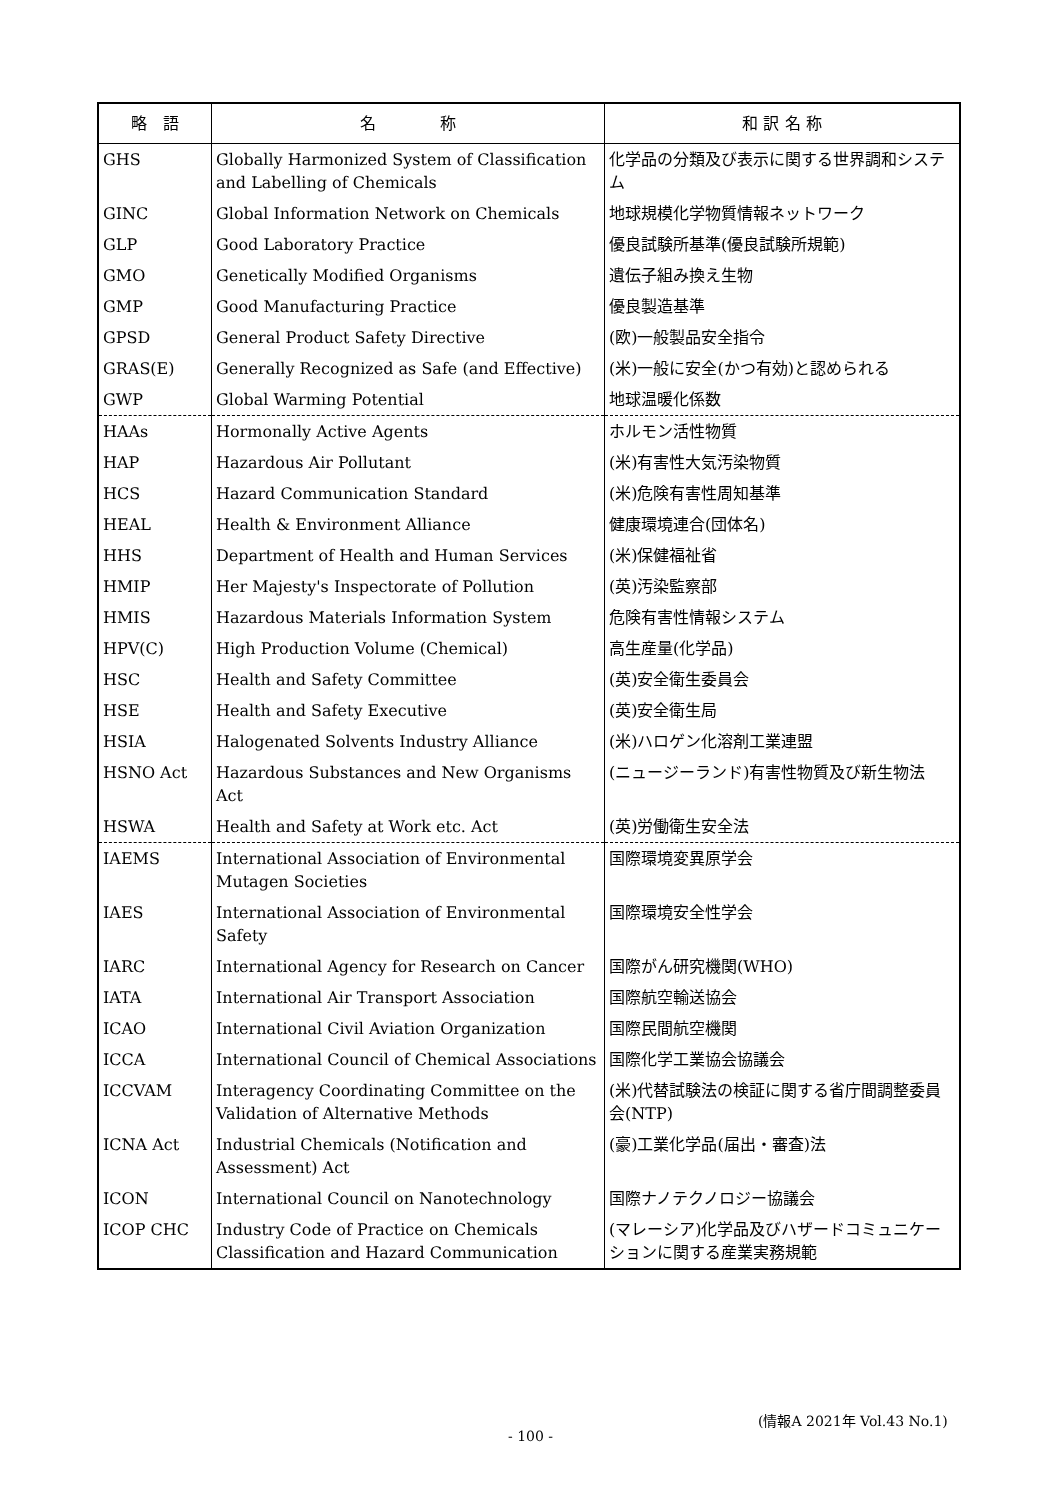| 略 語 | 名 称 | 和 訳 名 称 |
| --- | --- | --- |
| GHS | Globally Harmonized System of Classification and Labelling of Chemicals | 化学品の分類及び表示に関する世界調和システム |
| GINC | Global Information Network on Chemicals | 地球規模化学物質情報ネットワーク |
| GLP | Good Laboratory Practice | 優良試験所基準(優良試験所規範) |
| GMO | Genetically Modified Organisms | 遺伝子組み換え生物 |
| GMP | Good Manufacturing Practice | 優良製造基準 |
| GPSD | General Product Safety Directive | (欧)一般製品安全指令 |
| GRAS(E) | Generally Recognized as Safe (and Effective) | (米)一般に安全(かつ有効)と認められる |
| GWP | Global Warming Potential | 地球温暖化係数 |
| HAAs | Hormonally Active Agents | ホルモン活性物質 |
| HAP | Hazardous Air Pollutant | (米)有害性大気汚染物質 |
| HCS | Hazard Communication Standard | (米)危険有害性周知基準 |
| HEAL | Health & Environment Alliance | 健康環境連合(団体名) |
| HHS | Department of Health and Human Services | (米)保健福祉省 |
| HMIP | Her Majesty's Inspectorate of Pollution | (英)汚染監察部 |
| HMIS | Hazardous Materials Information System | 危険有害性情報システム |
| HPV(C) | High Production Volume (Chemical) | 高生産量(化学品) |
| HSC | Health and Safety Committee | (英)安全衛生委員会 |
| HSE | Health and Safety Executive | (英)安全衛生局 |
| HSIA | Halogenated Solvents Industry Alliance | (米)ハロゲン化溶剤工業連盟 |
| HSNO Act | Hazardous Substances and New Organisms Act | (ニュージーランド)有害性物質及び新生物法 |
| HSWA | Health and Safety at Work etc. Act | (英)労働衛生安全法 |
| IAEMS | International Association of Environmental Mutagen Societies | 国際環境変異原学会 |
| IAES | International Association of Environmental Safety | 国際環境安全性学会 |
| IARC | International Agency for Research on Cancer | 国際がん研究機関(WHO) |
| IATA | International Air Transport Association | 国際航空輸送協会 |
| ICAO | International Civil Aviation Organization | 国際民間航空機関 |
| ICCA | International Council of Chemical Associations | 国際化学工業協会協議会 |
| ICCVAM | Interagency Coordinating Committee on the Validation of Alternative Methods | (米)代替試験法の検証に関する省庁間調整委員会(NTP) |
| ICNA Act | Industrial Chemicals (Notification and Assessment) Act | (豪)工業化学品(届出・審査)法 |
| ICON | International Council on Nanotechnology | 国際ナノテクノロジー協議会 |
| ICOP CHC | Industry Code of Practice on Chemicals Classification and Hazard Communication | (マレーシア)化学品及びハザードコミュニケーションに関する産業実務規範 |
(情報A 2021年 Vol.43 No.1)
- 100 -